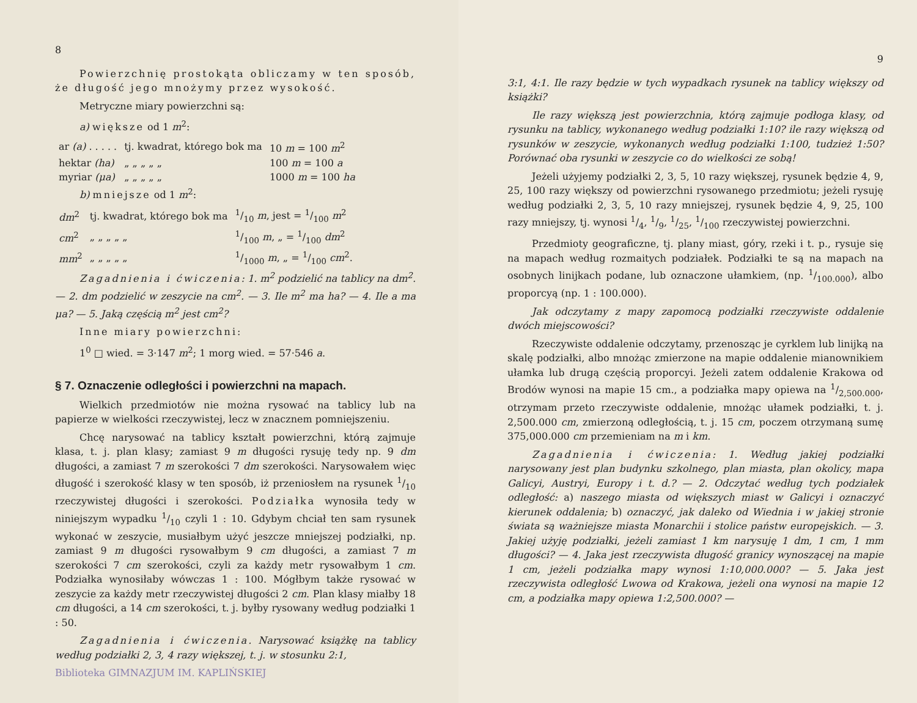8
Powierzchnię prostokąta obliczamy w ten sposób, że długość jego mnożymy przez wysokość.
Metryczne miary powierzchni są:
a) większe od 1 m<sup>2</sup>:
| ar (a) . . . . . | tj. kwadrat, którego bok ma | 10 m = 100 m<sup>2</sup> |
| hektar (ha) | „ „ „ „ „ | 100 m = 100 a |
| myriar (μa) | „ „ „ „ „ | 1000 m = 100 ha |
b) mniejsze od 1 m<sup>2</sup>:
| dm<sup>2</sup> | tj. kwadrat, którego bok ma | 1/10 m , jest = 1/100 m<sup>2</sup> |
| cm<sup>2</sup> | „ „ „ „ „ | 1/100 m , „ = 1/100 dm<sup>2</sup> |
| mm<sup>2</sup> | „ „ „ „ „ | 1/1000 m , „ = 1/100 cm<sup>2</sup>. |
Zagadnienia i ćwiczenia: 1. m<sup>2</sup> podzielić na tablicy na dm<sup>2</sup>. — 2. dm podzielić w zeszycie na cm<sup>2</sup>. — 3. Ile m<sup>2</sup> ma ha? — 4. Ile a ma μa? — 5. Jaką częścią m<sup>2</sup> jest cm<sup>2</sup>?
Inne miary powierzchni:
1<sup>0</sup> □ wied. = 3·147 m<sup>2</sup>; 1 morg wied. = 57·546 a.
§ 7. Oznaczenie odległości i powierzchni na mapach.
Wielkich przedmiotów nie można rysować na tablicy lub na papierze w wielkości rzeczywistej, lecz w znacznem pomniejszeniu.
Chcę narysować na tablicy kształt powierzchni, którą zajmuje klasa, t. j. plan klasy; zamiast 9 m długości rysuję tedy np. 9 dm długości, a zamiast 7 m szerokości 7 dm szerokości. Narysowałem więc długość i szerokość klasy w ten sposób, iż przeniosłem na rysunek 1/10 rzeczywistej długości i szerokości. Podziałka wynosiła tedy w niniejszym wypadku 1/10 czyli 1 : 10. Gdybym chciał ten sam rysunek wykonać w zeszycie, musiałbym użyć jeszcze mniejszej podziałki, np. zamiast 9 m długości rysowałbym 9 cm długości, a zamiast 7 m szerokości 7 cm szerokości, czyli za każdy metr rysowałbym 1 cm. Podziałka wynosiłaby wówczas 1 : 100. Mógłbym także rysować w zeszycie za każdy metr rzeczywistej długości 2 cm. Plan klasy miałby 18 cm długości, a 14 cm szerokości, t. j. byłby rysowany według podziałki 1 : 50.
Zagadnienia i ćwiczenia. Narysować książkę na tablicy według podziałki 2, 3, 4 razy większej, t. j. w stosunku 2:1,
Biblioteka GIMNAZJUM IM. KAPLIŃSKIEJ
9
3:1, 4:1. Ile razy będzie w tych wypadkach rysunek na tablicy większy od książki?
Ile razy większą jest powierzchnia, którą zajmuje podłoga klasy, od rysunku na tablicy, wykonanego według podziałki 1:10? ile razy większą od rysunków w zeszycie, wykonanych według podziałki 1:100, tudzież 1:50? Porównać oba rysunki w zeszycie co do wielkości ze sobą!
Jeżeli użyjemy podziałki 2, 3, 5, 10 razy większej, rysunek będzie 4, 9, 25, 100 razy większy od powierzchni rysowanego przedmiotu; jeżeli rysuję według podziałki 2, 3, 5, 10 razy mniejszej, rysunek będzie 4, 9, 25, 100 razy mniejszy, tj. wynosi 1/4, 1/9, 1/25, 1/100 rzeczywistej powierzchni.
Przedmioty geograficzne, tj. plany miast, góry, rzeki i t. p., rysuje się na mapach według rozmaitych podziałek. Podziałki te są na mapach na osobnych linijkach podane, lub oznaczone ułamkiem, (np. 1/100.000), albo proporcyą (np. 1 : 100.000).
Jak odczytamy z mapy zapomocą podziałki rzeczywiste oddalenie dwóch miejscowości?
Rzeczywiste oddalenie odczytamy, przenosząc je cyrklem lub linijką na skalę podziałki, albo mnożąc zmierzone na mapie oddalenie mianownikiem ułamka lub drugą częścią proporcyi. Jeżeli zatem oddalenie Krakowa od Brodów wynosi na mapie 15 cm., a podziałka mapy opiewa na 1/2,500.000, otrzymam przeto rzeczywiste oddalenie, mnożąc ułamek podziałki, t. j. 2,500.000 cm, zmierzoną odległością, t. j. 15 cm, poczem otrzymaną sumę 375,000.000 cm przemieniam na m i km.
Zagadnienia i ćwiczenia: 1. Według jakiej podziałki narysowany jest plan budynku szkolnego, plan miasta, plan okolicy, mapa Galicyi, Austryi, Europy i t. d.? — 2. Odczytać według tych podziałek odległość: a) naszego miasta od większych miast w Galicyi i oznaczyć kierunek oddalenia; b) oznaczyć, jak daleko od Wiednia i w jakiej stronie świata są ważniejsze miasta Monarchii i stolice państw europejskich. — 3. Jakiej użyję podziałki, jeżeli zamiast 1 km narysuję 1 dm, 1 cm, 1 mm długości? — 4. Jaka jest rzeczywista długość granicy wynoszącej na mapie 1 cm, jeżeli podziałka mapy wynosi 1:10,000.000? — 5. Jaka jest rzeczywista odległość Lwowa od Krakowa, jeżeli ona wynosi na mapie 12 cm, a podziałka mapy opiewa 1:2,500.000? —